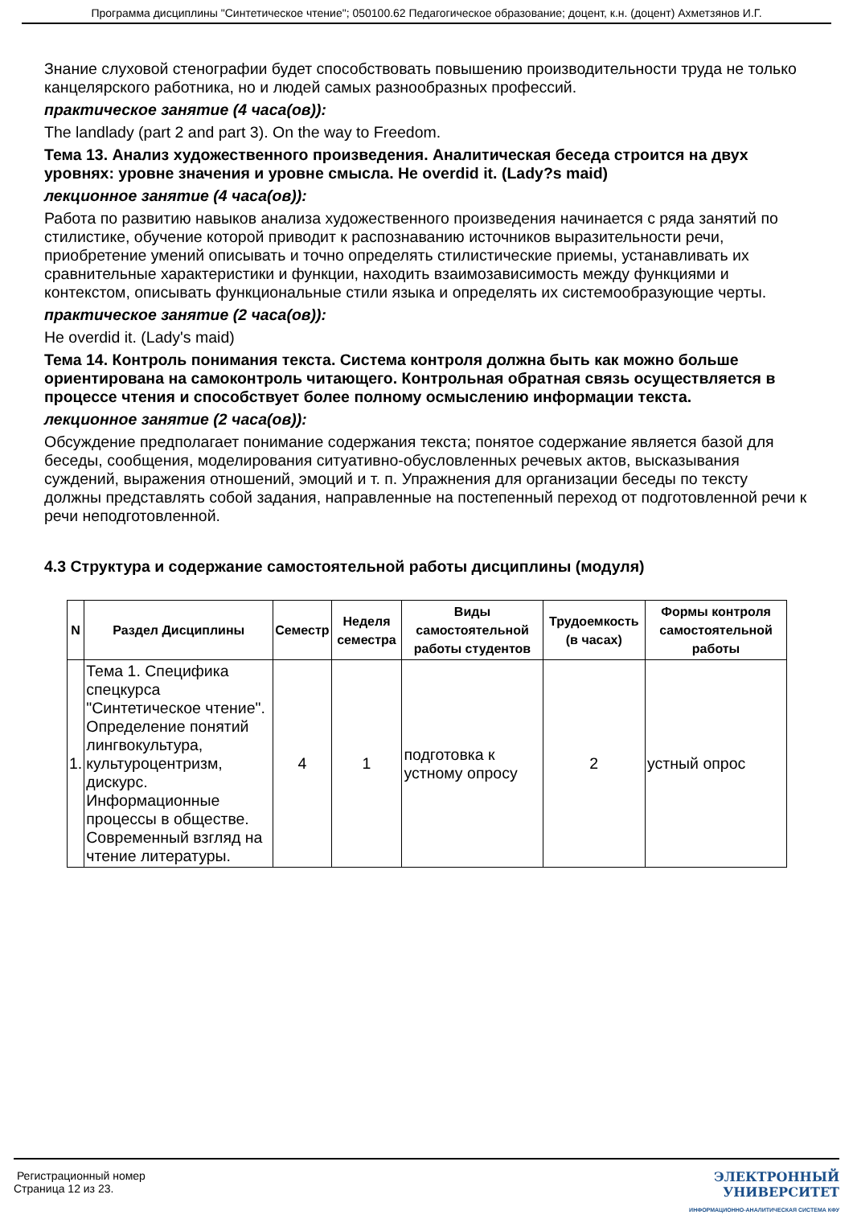Программа дисциплины "Синтетическое чтение"; 050100.62 Педагогическое образование; доцент, к.н. (доцент) Ахметзянов И.Г.
Знание слуховой стенографии будет способствовать повышению производительности труда не только канцелярского работника, но и людей самых разнообразных профессий.
практическое занятие (4 часа(ов)):
The landlady (part 2 and part 3). On the way to Freedom.
Тема 13. Анализ художественного произведения. Аналитическая беседа строится на двух уровнях: уровне значения и уровне смысла. He overdid it. (Lady?s maid)
лекционное занятие (4 часа(ов)):
Работа по развитию навыков анализа художественного произведения начинается с ряда занятий по стилистике, обучение которой приводит к распознаванию источников выразительности речи, приобретение умений описывать и точно определять стилистические приемы, устанавливать их сравнительные характеристики и функции, находить взаимозависимость между функциями и контекстом, описывать функциональные стили языка и определять их системообразующие черты.
практическое занятие (2 часа(ов)):
He overdid it. (Lady's maid)
Тема 14. Контроль понимания текста. Система контроля должна быть как можно больше ориентирована на самоконтроль читающего. Контрольная обратная связь осуществляется в процессе чтения и способствует более полному осмыслению информации текста.
лекционное занятие (2 часа(ов)):
Обсуждение предполагает понимание содержания текста; понятое содержание является базой для беседы, сообщения, моделирования ситуативно-обусловленных речевых актов, высказывания суждений, выражения отношений, эмоций и т. п. Упражнения для организации беседы по тексту должны представлять собой задания, направленные на постепенный переход от подготовленной речи к речи неподготовленной.
4.3 Структура и содержание самостоятельной работы дисциплины (модуля)
| N | Раздел Дисциплины | Семестр | Неделя семестра | Виды самостоятельной работы студентов | Трудоемкость (в часах) | Формы контроля самостоятельной работы |
| --- | --- | --- | --- | --- | --- | --- |
| 1. | Тема 1. Специфика спецкурса "Синтетическое чтение". Определение понятий лингвокультура, культуроцентризм, дискурс. Информационные процессы в обществе. Современный взгляд на чтение литературы. | 4 | 1 | подготовка к устному опросу | 2 | устный опрос |
Регистрационный номер
Страница 12 из 23.
ЭЛЕКТРОННЫЙ
УНИВЕРСИТЕТ
ИНФОРМАЦИОННО-АНАЛИТИЧЕСКАЯ СИСТЕМА КФУ